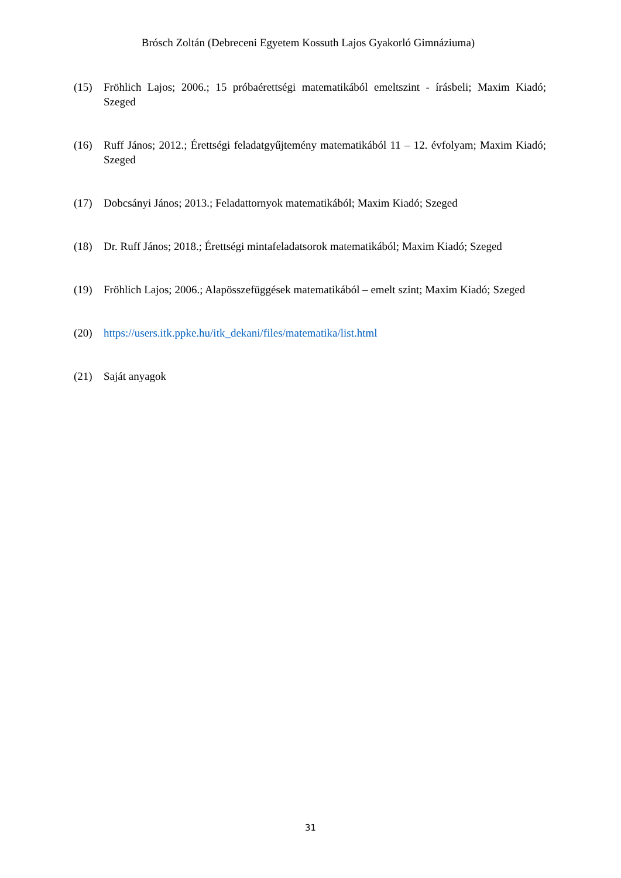Brósch Zoltán (Debreceni Egyetem Kossuth Lajos Gyakorló Gimnáziuma)
(15) Fröhlich Lajos; 2006.; 15 próbaérettségi matematikából emeltszint - írásbeli; Maxim Kiadó; Szeged
(16) Ruff János; 2012.; Érettségi feladatgyűjtemény matematikából 11 – 12. évfolyam; Maxim Kiadó; Szeged
(17) Dobcsányi János; 2013.; Feladattornyok matematikából; Maxim Kiadó; Szeged
(18) Dr. Ruff János; 2018.; Érettségi mintafeladatsorok matematikából; Maxim Kiadó; Szeged
(19) Fröhlich Lajos; 2006.; Alapösszefüggések matematikából – emelt szint; Maxim Kiadó; Szeged
(20) https://users.itk.ppke.hu/itk_dekani/files/matematika/list.html
(21) Saját anyagok
31